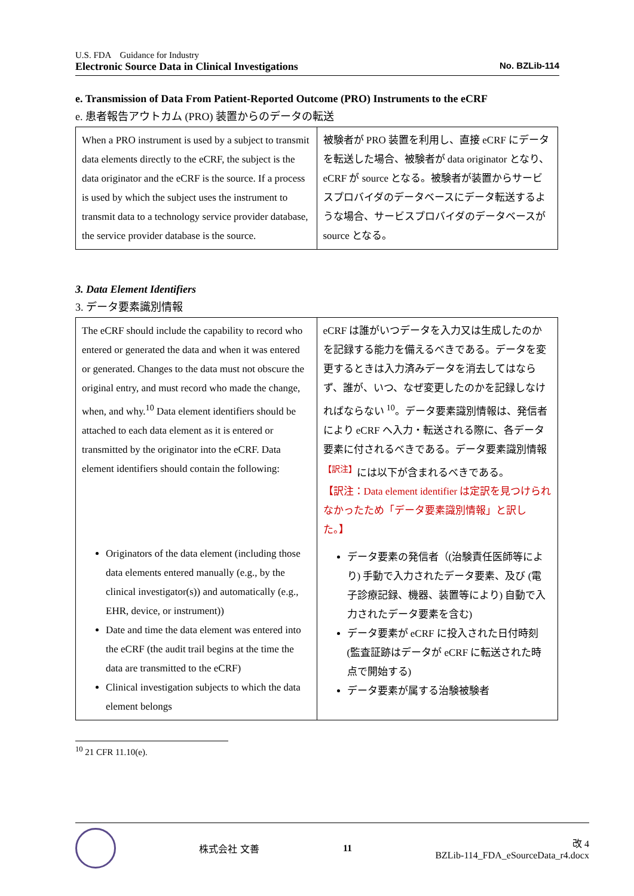U.S. FDA　Guidance for Industry
Electronic Source Data in Clinical Investigations No. BZLib-114
e. Transmission of Data From Patient-Reported Outcome (PRO) Instruments to the eCRF
e. 患者報告アウトカム (PRO) 装置からのデータの転送
| When a PRO instrument is used by a subject to transmit data elements directly to the eCRF, the subject is the data originator and the eCRF is the source. If a process is used by which the subject uses the instrument to transmit data to a technology service provider database, the service provider database is the source. | 被験者が PRO 装置を利用し、直接 eCRF にデータを転送した場合、被験者が data originator となり、eCRF が source となる。被験者が装置からサービスプロバイダのデータベースにデータ転送するような場合、サービスプロバイダのデータベースが source となる。 |
3. Data Element Identifiers
3. データ要素識別情報
| The eCRF should include the capability to record who entered or generated the data and when it was entered or generated. Changes to the data must not obscure the original entry, and must record who made the change, when, and why.<sup>10</sup> Data element identifiers should be attached to each data element as it is entered or transmitted by the originator into the eCRF. Data element identifiers should contain the following: Originators of the data element (including those data elements entered manually (e.g., by the clinical investigator(s)) and automatically (e.g., EHR, device, or instrument)) Date and time the data element was entered into the eCRF (the audit trail begins at the time the data are transmitted to the eCRF) Clinical investigation subjects to which the data element belongs | eCRF は誰がいつデータを入力又は生成したのかを記録する能力を備えるべきである。データを変更するときは入力済みデータを消去してはならず、誰が、いつ、なぜ変更したのかを記録しなければならない <sup>10</sup>。データ要素識別情報は、発信者により eCRF へ入力・転送される際に、各データ要素に付されるべきである。データ要素識別情報<sup>【訳注】</sup>には以下が含まれるべきである。 【訳注：Data element identifier は定訳を見つけられなかったため「データ要素識別情報」と訳した。】 データ要素の発信者（(治験責任医師等により) 手動で入力されたデータ要素、及び (電子診療記録、機器、装置等により) 自動で入力されたデータ要素を含む) データ要素が eCRF に投入された日付時刻 (監査証跡はデータが eCRF に転送された時点で開始する) データ要素が属する治験被験者 |
<sup>10</sup> 21 CFR 11.10(e).
株式会社 文善 11
改 4
BZLib-114_FDA_eSourceData_r4.docx